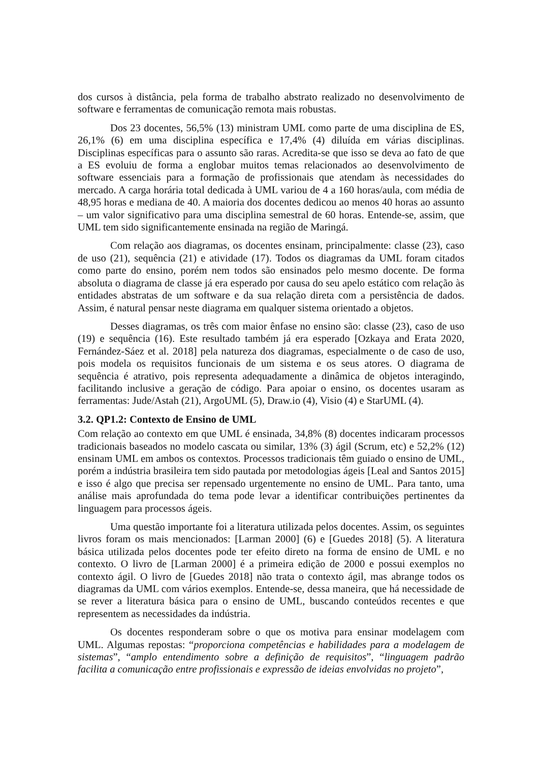dos cursos à distância, pela forma de trabalho abstrato realizado no desenvolvimento de software e ferramentas de comunicação remota mais robustas.
Dos 23 docentes, 56,5% (13) ministram UML como parte de uma disciplina de ES, 26,1% (6) em uma disciplina específica e 17,4% (4) diluída em várias disciplinas. Disciplinas específicas para o assunto são raras. Acredita-se que isso se deva ao fato de que a ES evoluiu de forma a englobar muitos temas relacionados ao desenvolvimento de software essenciais para a formação de profissionais que atendam às necessidades do mercado. A carga horária total dedicada à UML variou de 4 a 160 horas/aula, com média de 48,95 horas e mediana de 40. A maioria dos docentes dedicou ao menos 40 horas ao assunto – um valor significativo para uma disciplina semestral de 60 horas. Entende-se, assim, que UML tem sido significantemente ensinada na região de Maringá.
Com relação aos diagramas, os docentes ensinam, principalmente: classe (23), caso de uso (21), sequência (21) e atividade (17). Todos os diagramas da UML foram citados como parte do ensino, porém nem todos são ensinados pelo mesmo docente. De forma absoluta o diagrama de classe já era esperado por causa do seu apelo estático com relação às entidades abstratas de um software e da sua relação direta com a persistência de dados. Assim, é natural pensar neste diagrama em qualquer sistema orientado a objetos.
Desses diagramas, os três com maior ênfase no ensino são: classe (23), caso de uso (19) e sequência (16). Este resultado também já era esperado [Ozkaya and Erata 2020, Fernández-Sáez et al. 2018] pela natureza dos diagramas, especialmente o de caso de uso, pois modela os requisitos funcionais de um sistema e os seus atores. O diagrama de sequência é atrativo, pois representa adequadamente a dinâmica de objetos interagindo, facilitando inclusive a geração de código. Para apoiar o ensino, os docentes usaram as ferramentas: Jude/Astah (21), ArgoUML (5), Draw.io (4), Visio (4) e StarUML (4).
3.2. QP1.2: Contexto de Ensino de UML
Com relação ao contexto em que UML é ensinada, 34,8% (8) docentes indicaram processos tradicionais baseados no modelo cascata ou similar, 13% (3) ágil (Scrum, etc) e 52,2% (12) ensinam UML em ambos os contextos. Processos tradicionais têm guiado o ensino de UML, porém a indústria brasileira tem sido pautada por metodologias ágeis [Leal and Santos 2015] e isso é algo que precisa ser repensado urgentemente no ensino de UML. Para tanto, uma análise mais aprofundada do tema pode levar a identificar contribuições pertinentes da linguagem para processos ágeis.
Uma questão importante foi a literatura utilizada pelos docentes. Assim, os seguintes livros foram os mais mencionados: [Larman 2000] (6) e [Guedes 2018] (5). A literatura básica utilizada pelos docentes pode ter efeito direto na forma de ensino de UML e no contexto. O livro de [Larman 2000] é a primeira edição de 2000 e possui exemplos no contexto ágil. O livro de [Guedes 2018] não trata o contexto ágil, mas abrange todos os diagramas da UML com vários exemplos. Entende-se, dessa maneira, que há necessidade de se rever a literatura básica para o ensino de UML, buscando conteúdos recentes e que representem as necessidades da indústria.
Os docentes responderam sobre o que os motiva para ensinar modelagem com UML. Algumas repostas: “proporciona competências e habilidades para a modelagem de sistemas”, “amplo entendimento sobre a definição de requisitos”, “linguagem padrão facilita a comunicação entre profissionais e expressão de ideias envolvidas no projeto”,